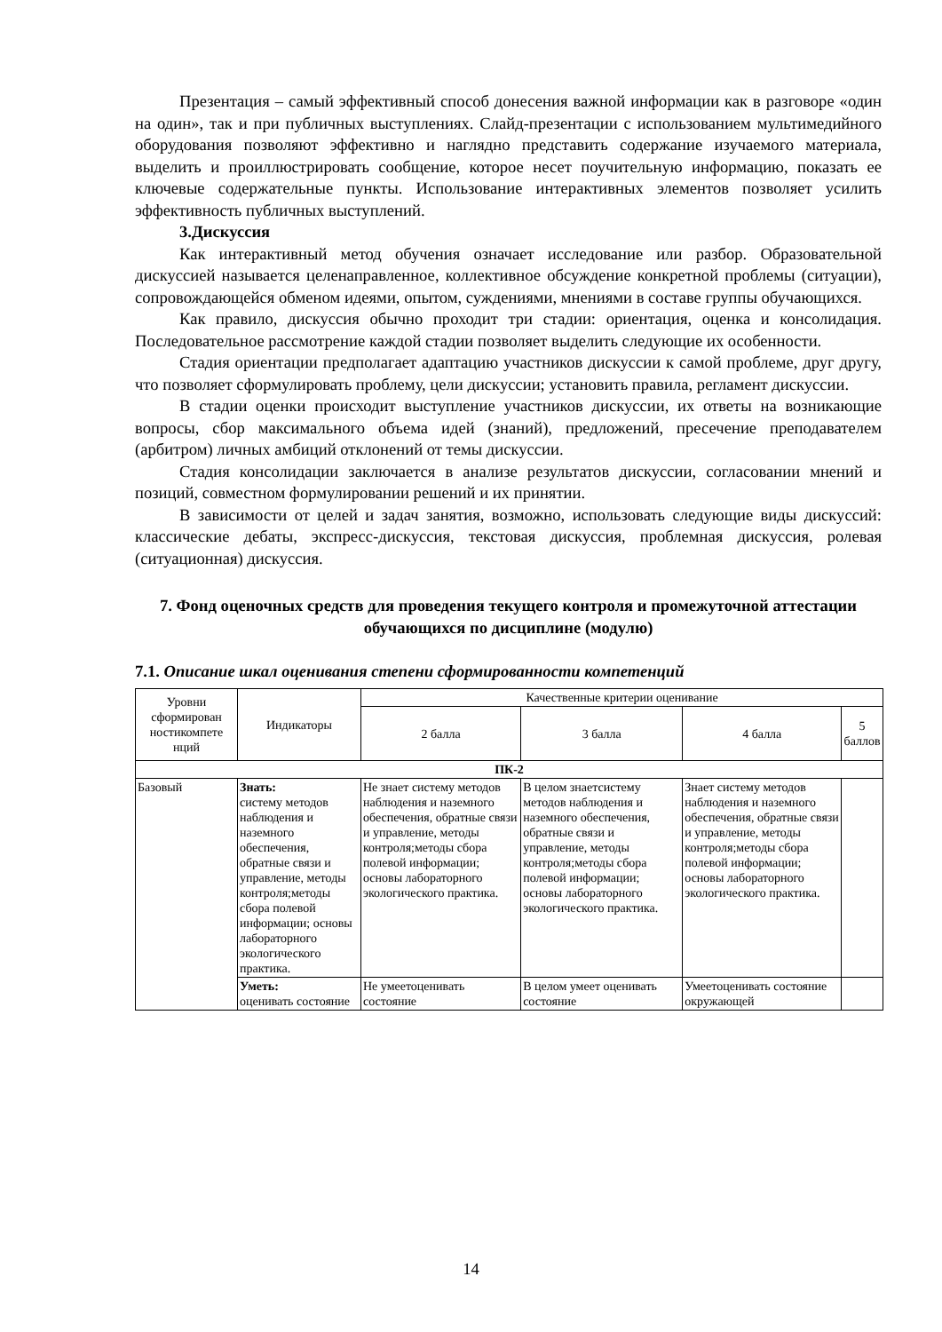Презентация – самый эффективный способ донесения важной информации как в разговоре «один на один», так и при публичных выступлениях. Слайд-презентации с использованием мультимедийного оборудования позволяют эффективно и наглядно представить содержание изучаемого материала, выделить и проиллюстрировать сообщение, которое несет поучительную информацию, показать ее ключевые содержательные пункты. Использование интерактивных элементов позволяет усилить эффективность публичных выступлений.
3.Дискуссия
Как интерактивный метод обучения означает исследование или разбор. Образовательной дискуссией называется целенаправленное, коллективное обсуждение конкретной проблемы (ситуации), сопровождающейся обменом идеями, опытом, суждениями, мнениями в составе группы обучающихся.
Как правило, дискуссия обычно проходит три стадии: ориентация, оценка и консолидация. Последовательное рассмотрение каждой стадии позволяет выделить следующие их особенности.
Стадия ориентации предполагает адаптацию участников дискуссии к самой проблеме, друг другу, что позволяет сформулировать проблему, цели дискуссии; установить правила, регламент дискуссии.
В стадии оценки происходит выступление участников дискуссии, их ответы на возникающие вопросы, сбор максимального объема идей (знаний), предложений, пресечение преподавателем (арбитром) личных амбиций отклонений от темы дискуссии.
Стадия консолидации заключается в анализе результатов дискуссии, согласовании мнений и позиций, совместном формулировании решений и их принятии.
В зависимости от целей и задач занятия, возможно, использовать следующие виды дискуссий: классические дебаты, экспресс-дискуссия, текстовая дискуссия, проблемная дискуссия, ролевая (ситуационная) дискуссия.
7. Фонд оценочных средств для проведения текущего контроля и промежуточной аттестации обучающихся по дисциплине (модулю)
7.1. Описание шкал оценивания степени сформированности компетенций
| Уровни сформирован ностикомпете нций | Индикаторы | Качественные критерии оценивание | | | |
| --- | --- | --- | --- | --- | --- |
| | | 2 балла | 3 балла | 4 балла | 5 баллов |
| ПК-2 | | | | | |
| Базовый | Знать: систему методов наблюдения и наземного обеспечения, обратные связи и управление, методы контроля;методы сбора полевой информации; основы лабораторного экологического практика. | Не знает систему методов наблюдения и наземного обеспечения, обратные связи и управление, методы контроля;методы сбора полевой информации; основы лабораторного экологического практика. | В целом знаетсистему методов наблюдения и наземного обеспечения, обратные связи и управление, методы контроля;методы сбора полевой информации; основы лабораторного экологического практика. | Знает систему методов наблюдения и наземного обеспечения, обратные связи и управление, методы контроля;методы сбора полевой информации; основы лабораторного экологического практика. | |
| | Уметь: оценивать состояние | Не умеетоценивать состояние | В целом умеет оценивать состояние | Умеетоценивать состояние окружающей | |
14